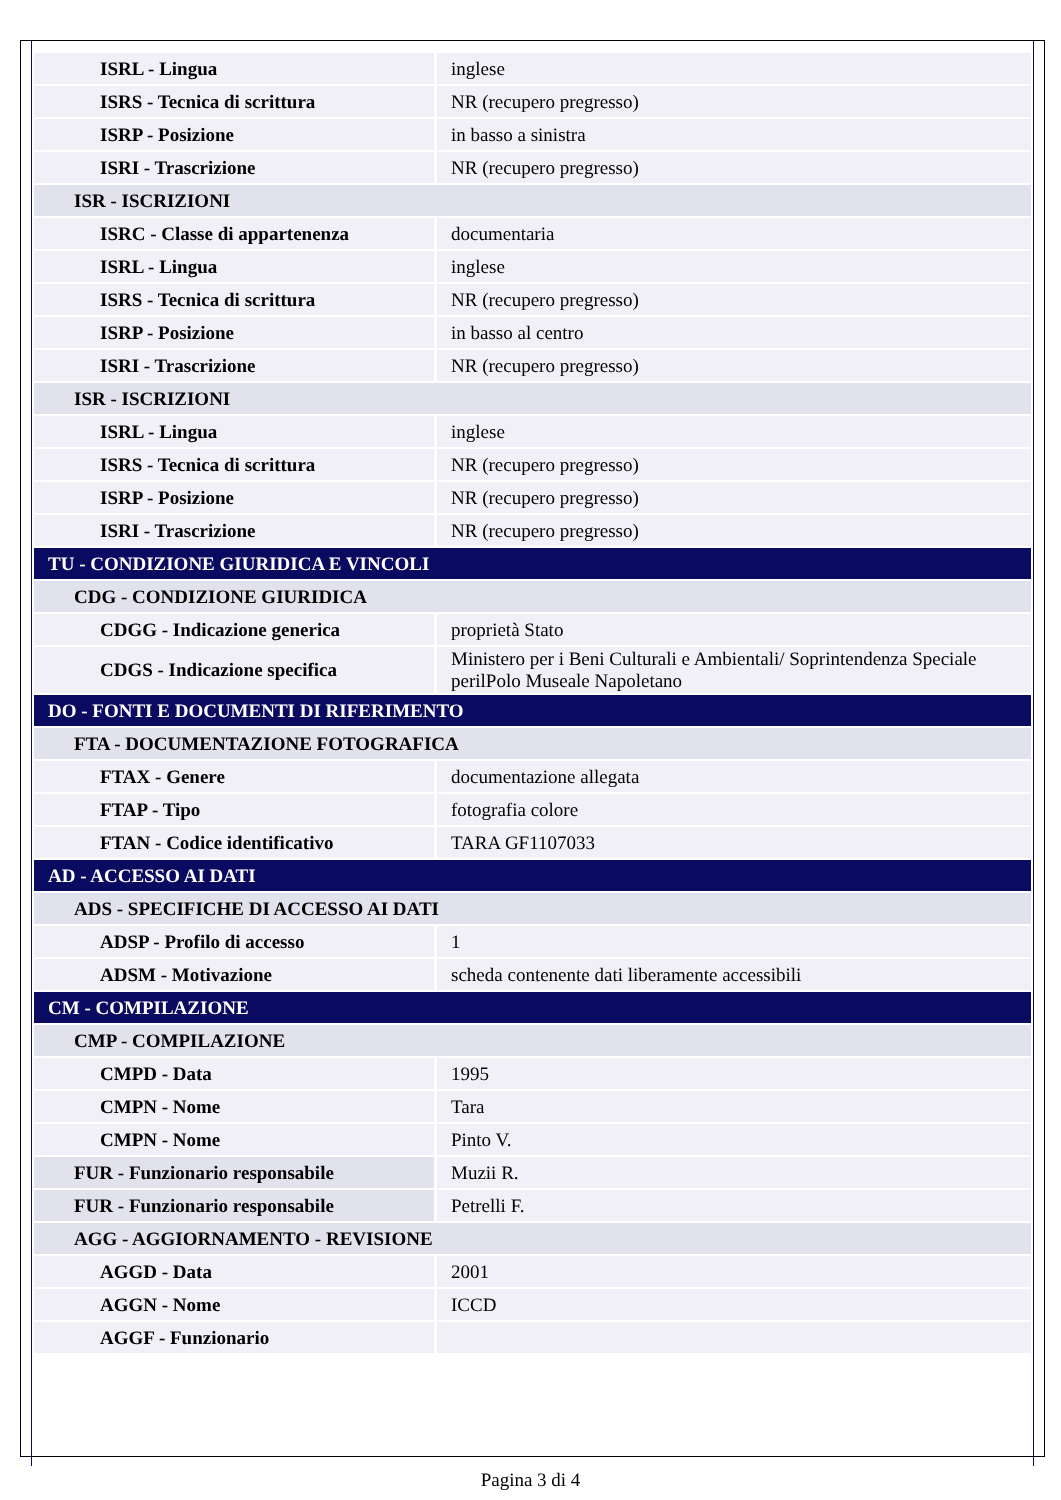| ISRL - Lingua | inglese |
| ISRS - Tecnica di scrittura | NR (recupero pregresso) |
| ISRP - Posizione | in basso a sinistra |
| ISRI - Trascrizione | NR (recupero pregresso) |
| ISR - ISCRIZIONI | |
| ISRC - Classe di appartenenza | documentaria |
| ISRL - Lingua | inglese |
| ISRS - Tecnica di scrittura | NR (recupero pregresso) |
| ISRP - Posizione | in basso al centro |
| ISRI - Trascrizione | NR (recupero pregresso) |
| ISR - ISCRIZIONI | |
| ISRL - Lingua | inglese |
| ISRS - Tecnica di scrittura | NR (recupero pregresso) |
| ISRP - Posizione | NR (recupero pregresso) |
| ISRI - Trascrizione | NR (recupero pregresso) |
| TU - CONDIZIONE GIURIDICA E VINCOLI | |
| CDG - CONDIZIONE GIURIDICA | |
| CDGG - Indicazione generica | proprietà Stato |
| CDGS - Indicazione specifica | Ministero per i Beni Culturali e Ambientali/ Soprintendenza Speciale perilPolo Museale Napoletano |
| DO - FONTI E DOCUMENTI DI RIFERIMENTO | |
| FTA - DOCUMENTAZIONE FOTOGRAFICA | |
| FTAX - Genere | documentazione allegata |
| FTAP - Tipo | fotografia colore |
| FTAN - Codice identificativo | TARA GF1107033 |
| AD - ACCESSO AI DATI | |
| ADS - SPECIFICHE DI ACCESSO AI DATI | |
| ADSP - Profilo di accesso | 1 |
| ADSM - Motivazione | scheda contenente dati liberamente accessibili |
| CM - COMPILAZIONE | |
| CMP - COMPILAZIONE | |
| CMPD - Data | 1995 |
| CMPN - Nome | Tara |
| CMPN - Nome | Pinto V. |
| FUR - Funzionario responsabile | Muzii R. |
| FUR - Funzionario responsabile | Petrelli F. |
| AGG - AGGIORNAMENTO - REVISIONE | |
| AGGD - Data | 2001 |
| AGGN - Nome | ICCD |
| AGGF - Funzionario | |
Pagina 3 di 4